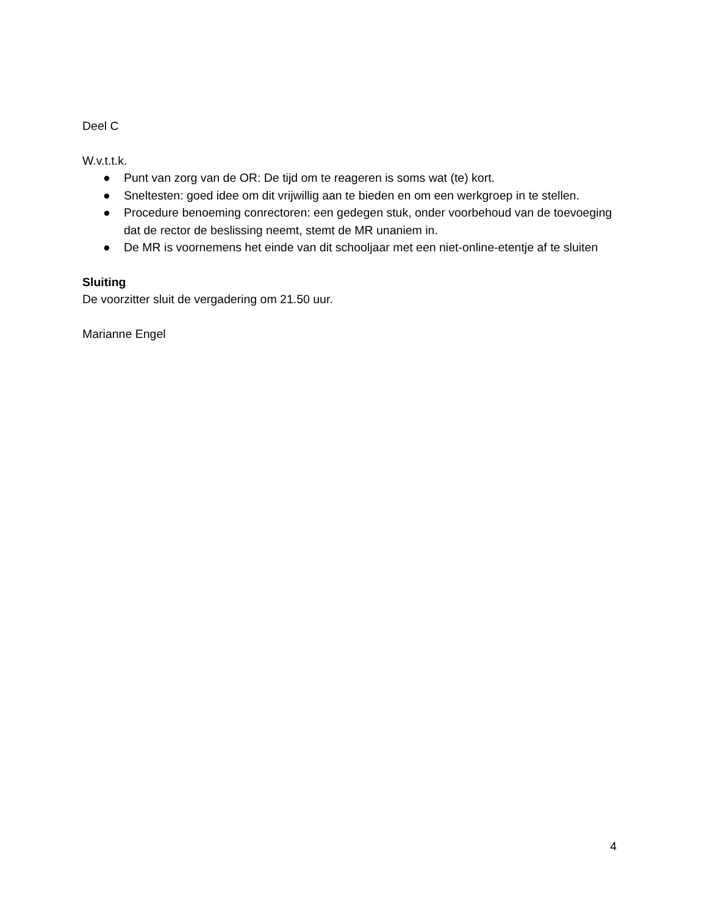Deel C
W.v.t.t.k.
● Punt van zorg van de OR: De tijd om te reageren is soms wat (te) kort.
● Sneltesten: goed idee om dit vrijwillig aan te bieden en om een werkgroep in te stellen.
● Procedure benoeming conrectoren: een gedegen stuk, onder voorbehoud van de toevoeging dat de rector de beslissing neemt, stemt de MR unaniem in.
● De MR is voornemens het einde van dit schooljaar met een niet-online-etentje af te sluiten
Sluiting
De voorzitter sluit de vergadering om 21.50 uur.
Marianne Engel
4